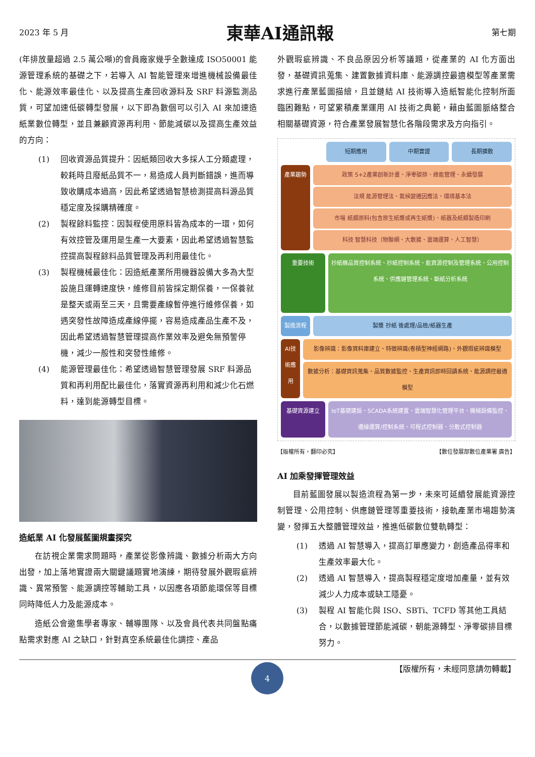2023 年 5 月 東華AI通訊報 第七期
(年排放量超過 2.5 萬公噸)的會員廠家幾乎全數達成 ISO50001 能源管理系統的基礎之下，若導入 AI 智能管理來增進機械設備最佳化、能源效率最佳化、以及提高生產回收源料及 SRF 料源監測品質，可望加速低碳轉型發展，以下即為數個可以引入 AI 來加速造紙業數位轉型，並且兼顧資源再利用、節能減碳以及提高生產效益的方向：
(1) 回收資源品質提升：因紙類回收大多採人工分類處理，較耗時且廢紙品質不一，易造成人員判斷錯誤，進而導致收購成本過高，因此希望透過智慧檢測提高料源品質穩定度及採購精確度。
(2) 製程餘料監控：因製程使用原料皆為成本的一環，如何有效控管及運用是生產一大要素，因此希望透過智慧監控提高製程餘料品質管理及再利用最佳化。
(3) 製程機械最佳化：因造紙產業所用機器設備大多為大型設施且運轉速度快，維修目前皆採定期保養，一保養就是整天或兩至三天，且需要產線暫停進行維修保養，如遇突發性故障造成產線停擺，容易造成產品生產不及，因此希望透過智慧管理提高作業效率及避免無預警停機，減少一般性和突發性維修。
(4) 能源管理最佳化：希望透過智慧管理發展 SRF 料源品質和再利用配比最佳化，落實資源再利用和減少化石燃料，達到能源轉型目標。
造紙業 AI 化發展藍圖規畫探究
在訪視企業需求問題時，產業從影像辨識、數據分析兩大方向出發，加上落地實證兩大關鍵議題實地演練，期待發展外觀瑕疵辨識、異常預警、能源調控等輔助工具，以因應各項節能環保等目標同時降低人力及能源成本。
造紙公會邀集學者專家、輔導團隊、以及會員代表共同盤點痛點需求對應 AI 之缺口，針對真空系統最佳化調控、產品
外觀瑕疵辨識、不良品原因分析等議題，從產業的 AI 化方面出發，基礎資訊蒐集、建置數據資料庫、能源調控最適模型等產業需求進行產業藍圖描繪，且並鏈結 AI 技術導入造紙智能化控制所面臨困難點，可望累積產業運用 AI 技術之典範，藉由藍圖脈絡整合相關基礎資源，符合產業發展智慧化各階段需求及方向指引。
短期應用 中期實證 長期擴散
產業趨勢 政策 5+2產業創新計畫、淨零碳排、綠能管理、永續發展
法規 能源管理法、氣候變遷因應法、環境基本法
市場 紙類原料(包含原生紙漿或再生紙漿)、紙器及紙類製造印刷
科技 智慧科技（物聯網、大數據、雲端運算、人工智慧）
重要技術 抄紙機品質控制系統、抄紙控制系統、能資源控制及管理系統、公用控制系統、供應鏈管理系統、斷紙分析系統
製造流程 製漿 抄紙 後處理/品檢/紙器生產
AI技術應用
影像辨識：影像資料庫建立、特徵辨識(卷積型神經網路)、外觀瑕疵辨識模型
數據分析：基礎資訊蒐集、品質數據監控、生產資訊即時回饋系統、能源調控最適模型
基礎資源建立 IoT基礎建設、SCADA系統建置、雲端智慧化管理平台、機械設備監控、邊緣運算/控制系統、可程式控制器、分散式控制器
【版權所有，翻印必究】 【數位發展部數位產業署 廣告】
AI 加乘發揮管理效益
目前藍圖發展以製造流程為第一步，未來可延續發展能資源控制管理、公用控制、供應鏈管理等重要技術，接軌產業市場趨勢演變，發揮五大整體管理效益，推進低碳數位雙軌轉型：
(1) 透過 AI 智慧導入，提高訂單應變力，創造產品得率和生產效率最大化。
(2) 透過 AI 智慧導入，提高製程穩定度增加產量，並有效減少人力成本或缺工隱憂。
(3) 製程 AI 智能化與 ISO、SBTi、TCFD 等其他工具結合，以數據管理節能減碳，朝能源轉型、淨零碳排目標努力。
4
【版權所有，未經同意請勿轉載】